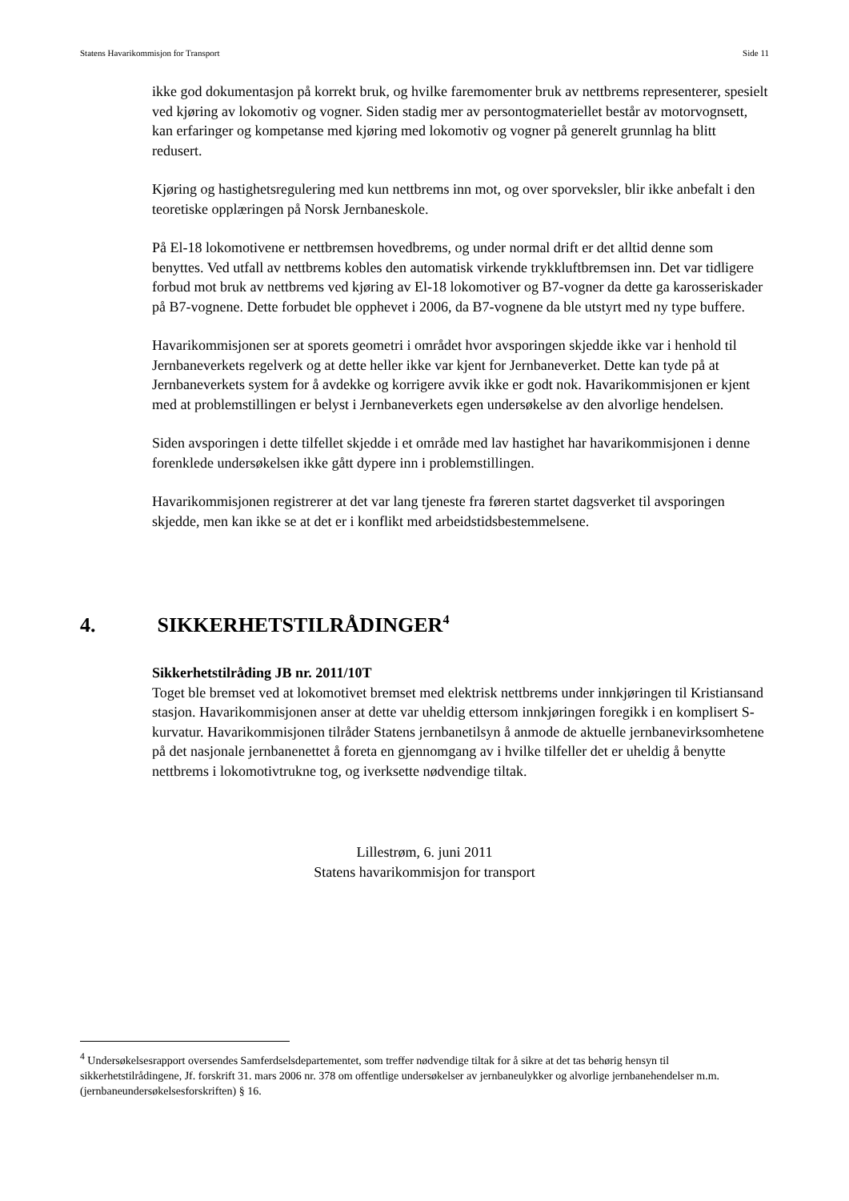Statens Havarikommisjon for Transport Side 11
ikke god dokumentasjon på korrekt bruk, og hvilke faremomenter bruk av nettbrems representerer, spesielt ved kjøring av lokomotiv og vogner. Siden stadig mer av persontogmateriellet består av motorvognsett, kan erfaringer og kompetanse med kjøring med lokomotiv og vogner på generelt grunnlag ha blitt redusert.
Kjøring og hastighetsregulering med kun nettbrems inn mot, og over sporveksler, blir ikke anbefalt i den teoretiske opplæringen på Norsk Jernbaneskole.
På El-18 lokomotivene er nettbremsen hovedbrems, og under normal drift er det alltid denne som benyttes. Ved utfall av nettbrems kobles den automatisk virkende trykkluftbremsen inn. Det var tidligere forbud mot bruk av nettbrems ved kjøring av El-18 lokomotiver og B7-vogner da dette ga karosseriskader på B7-vognene. Dette forbudet ble opphevet i 2006, da B7-vognene da ble utstyrt med ny type buffere.
Havarikommisjonen ser at sporets geometri i området hvor avsporingen skjedde ikke var i henhold til Jernbaneverkets regelverk og at dette heller ikke var kjent for Jernbaneverket. Dette kan tyde på at Jernbaneverkets system for å avdekke og korrigere avvik ikke er godt nok. Havarikommisjonen er kjent med at problemstillingen er belyst i Jernbaneverkets egen undersøkelse av den alvorlige hendelsen.
Siden avsporingen i dette tilfellet skjedde i et område med lav hastighet har havarikommisjonen i denne forenklede undersøkelsen ikke gått dypere inn i problemstillingen.
Havarikommisjonen registrerer at det var lang tjeneste fra føreren startet dagsverket til avsporingen skjedde, men kan ikke se at det er i konflikt med arbeidstidsbestemmelsene.
4. SIKKERHETSTILRÅDINGER<sup>4</sup>
Sikkerhetstilråding JB nr. 2011/10T
Toget ble bremset ved at lokomotivet bremset med elektrisk nettbrems under innkjøringen til Kristiansand stasjon. Havarikommisjonen anser at dette var uheldig ettersom innkjøringen foregikk i en komplisert S-kurvatur. Havarikommisjonen tilråder Statens jernbanetilsyn å anmode de aktuelle jernbanevirksomhetene på det nasjonale jernbanenettet å foreta en gjennomgang av i hvilke tilfeller det er uheldig å benytte nettbrems i lokomotivtrukne tog, og iverksette nødvendige tiltak.
Lillestrøm, 6. juni 2011
Statens havarikommisjon for transport
<sup>4</sup> Undersøkelsesrapport oversendes Samferdselsdepartementet, som treffer nødvendige tiltak for å sikre at det tas behørig hensyn til sikkerhetstilrådingene, Jf. forskrift 31. mars 2006 nr. 378 om offentlige undersøkelser av jernbaneulykker og alvorlige jernbanehendelser m.m. (jernbaneundersøkelsesforskriften) § 16.